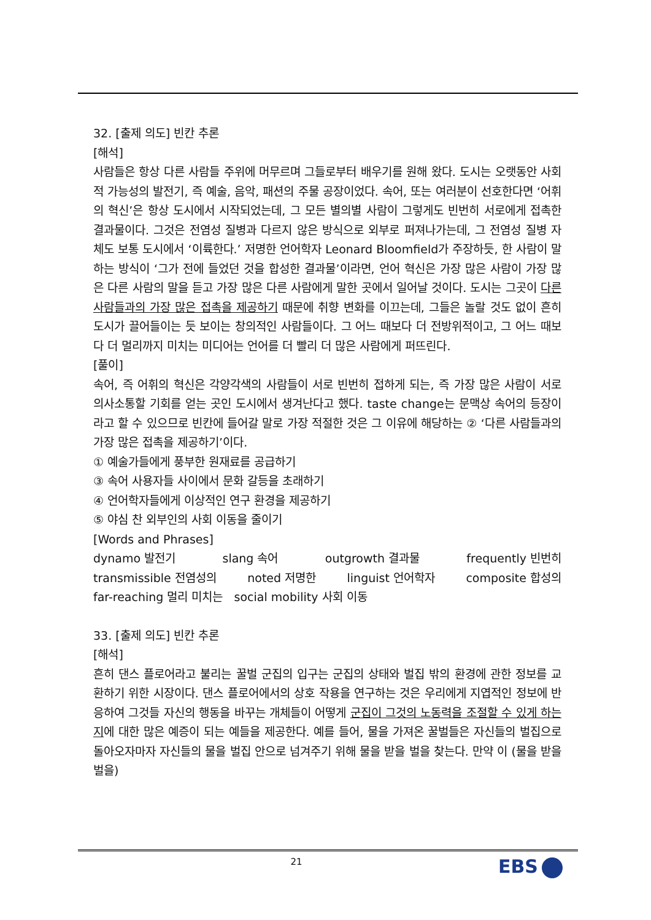32. [출제 의도] 빈칸 추론
[해석]
사람들은 항상 다른 사람들 주위에 머무르며 그들로부터 배우기를 원해 왔다. 도시는 오랫동안 사회적 가능성의 발전기, 즉 예술, 음악, 패션의 주물 공장이었다. 속어, 또는 여러분이 선호한다면 ‘어휘의 혁신’은 항상 도시에서 시작되었는데, 그 모든 별의별 사람이 그렇게도 빈번히 서로에게 접촉한 결과물이다. 그것은 전염성 질병과 다르지 않은 방식으로 외부로 퍼져나가는데, 그 전염성 질병 자체도 보통 도시에서 ‘이륙한다.’ 저명한 언어학자 Leonard Bloomfield가 주장하듯, 한 사람이 말하는 방식이 ‘그가 전에 들었던 것을 합성한 결과물’이라면, 언어 혁신은 가장 많은 사람이 가장 많은 다른 사람의 말을 듣고 가장 많은 다른 사람에게 말한 곳에서 일어날 것이다. 도시는 그곳이 다른 사람들과의 가장 많은 접촉을 제공하기 때문에 취향 변화를 이끄는데, 그들은 놀랄 것도 없이 흔히 도시가 끌어들이는 듯 보이는 창의적인 사람들이다. 그 어느 때보다 더 전방위적이고, 그 어느 때보다 더 멀리까지 미치는 미디어는 언어를 더 빨리 더 많은 사람에게 퍼뜨린다.
[풀이]
속어, 즉 어휘의 혁신은 각양각색의 사람들이 서로 빈번히 접하게 되는, 즉 가장 많은 사람이 서로 의사소통할 기회를 얻는 곳인 도시에서 생겨난다고 했다. taste change는 문맥상 속어의 등장이라고 할 수 있으므로 빈칸에 들어갈 말로 가장 적절한 것은 그 이유에 해당하는 ② ‘다른 사람들과의 가장 많은 접촉을 제공하기’이다.
① 예술가들에게 풍부한 원재료를 공급하기
③ 속어 사용자들 사이에서 문화 갈등을 초래하기
④ 언어학자들에게 이상적인 연구 환경을 제공하기
⑤ 야심 찬 외부인의 사회 이동을 줄이기
[Words and Phrases]
dynamo 발전기 slang 속어 outgrowth 결과물 frequently 빈번히
transmissible 전염성의 noted 저명한 linguist 언어학자 composite 합성의
far-reaching 멀리 미치는 social mobility 사회 이동
33. [출제 의도] 빈칸 추론
[해석]
흔히 댄스 플로어라고 불리는 꿀벌 군집의 입구는 군집의 상태와 벌집 밖의 환경에 관한 정보를 교환하기 위한 시장이다. 댄스 플로어에서의 상호 작용을 연구하는 것은 우리에게 지엽적인 정보에 반응하여 그것들 자신의 행동을 바꾸는 개체들이 어떻게 군집이 그것의 노동력을 조절할 수 있게 하는지에 대한 많은 예증이 되는 예들을 제공한다. 예를 들어, 물을 가져온 꿀벌들은 자신들의 벌집으로 돌아오자마자 자신들의 물을 벌집 안으로 넘겨주기 위해 물을 받을 벌을 찾는다. 만약 이 (물을 받을 벌을)
21 EBS